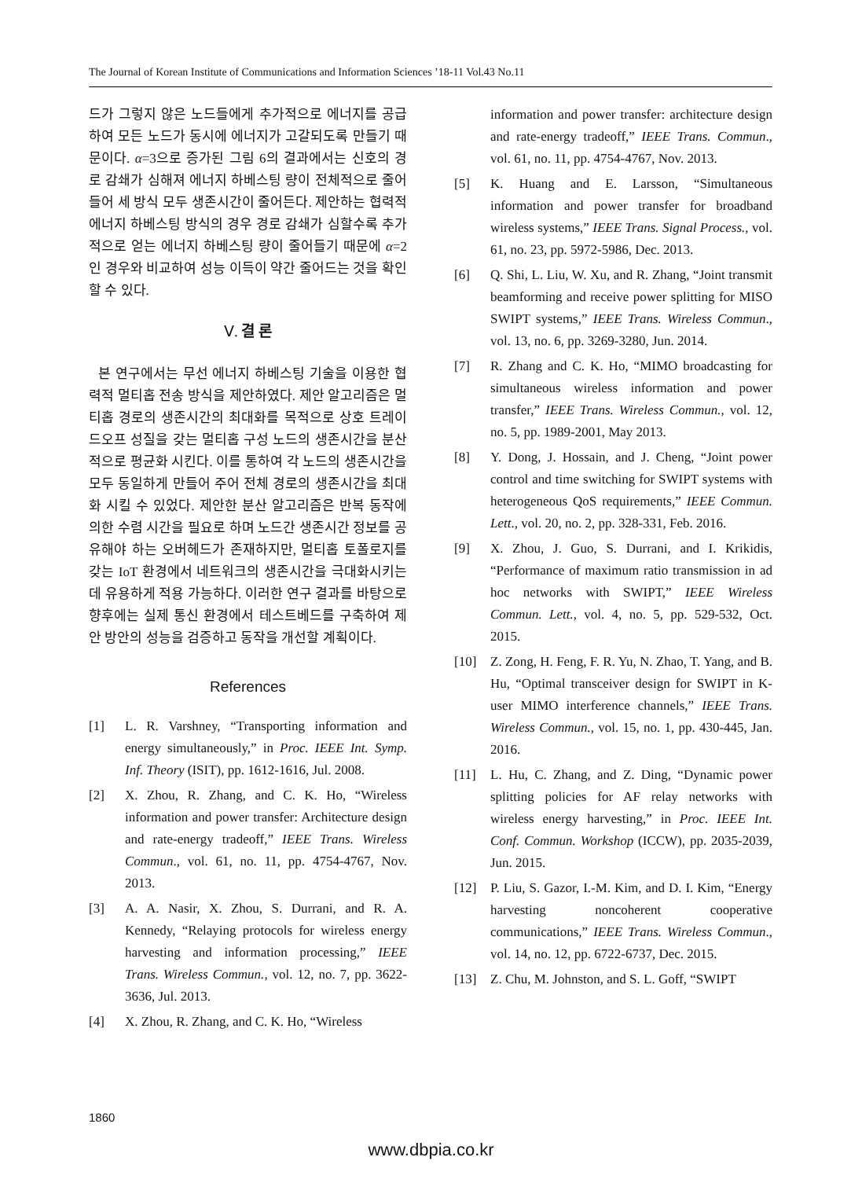The Journal of Korean Institute of Communications and Information Sciences ’18-11 Vol.43 No.11
드가 그렇지 않은 노드들에게 추가적으로 에너지를 공급하여 모든 노드가 동시에 에너지가 고갈되도록 만들기 때문이다. α=3으로 증가된 그림 6의 결과에서는 신호의 경로 감쇄가 심해져 에너지 하베스팅 량이 전체적으로 줄어들어 세 방식 모두 생존시간이 줄어든다. 제안하는 협력적 에너지 하베스팅 방식의 경우 경로 감쇄가 심할수록 추가적으로 얻는 에너지 하베스팅 량이 줄어들기 때문에 α=2인 경우와 비교하여 성능 이득이 약간 줄어드는 것을 확인할 수 있다.
Ⅴ. 결 론
본 연구에서는 무선 에너지 하베스팅 기술을 이용한 협력적 멀티홉 전송 방식을 제안하였다. 제안 알고리즘은 멀티홉 경로의 생존시간의 최대화를 목적으로 상호 트레이드오프 성질을 갖는 멀티홉 구성 노드의 생존시간을 분산적으로 평균화 시킨다. 이를 통하여 각 노드의 생존시간을 모두 동일하게 만들어 주어 전체 경로의 생존시간을 최대화 시킬 수 있었다. 제안한 분산 알고리즘은 반복 동작에 의한 수렴 시간을 필요로 하며 노드간 생존시간 정보를 공유해야 하는 오버헤드가 존재하지만, 멀티홉 토폴로지를 갖는 IoT 환경에서 네트워크의 생존시간을 극대화시키는데 유용하게 적용 가능하다. 이러한 연구 결과를 바탕으로 향후에는 실제 통신 환경에서 테스트베드를 구축하여 제안 방안의 성능을 검증하고 동작을 개선할 계획이다.
References
[1] L. R. Varshney, “Transporting information and energy simultaneously,” in Proc. IEEE Int. Symp. Inf. Theory (ISIT), pp. 1612-1616, Jul. 2008.
[2] X. Zhou, R. Zhang, and C. K. Ho, “Wireless information and power transfer: Architecture design and rate-energy tradeoff,” IEEE Trans. Wireless Commun., vol. 61, no. 11, pp. 4754-4767, Nov. 2013.
[3] A. A. Nasir, X. Zhou, S. Durrani, and R. A. Kennedy, “Relaying protocols for wireless energy harvesting and information processing,” IEEE Trans. Wireless Commun., vol. 12, no. 7, pp. 3622-3636, Jul. 2013.
[4] X. Zhou, R. Zhang, and C. K. Ho, “Wireless
information and power transfer: architecture design and rate-energy tradeoff,” IEEE Trans. Commun., vol. 61, no. 11, pp. 4754-4767, Nov. 2013.
[5] K. Huang and E. Larsson, “Simultaneous information and power transfer for broadband wireless systems,” IEEE Trans. Signal Process., vol. 61, no. 23, pp. 5972-5986, Dec. 2013.
[6] Q. Shi, L. Liu, W. Xu, and R. Zhang, “Joint transmit beamforming and receive power splitting for MISO SWIPT systems,” IEEE Trans. Wireless Commun., vol. 13, no. 6, pp. 3269-3280, Jun. 2014.
[7] R. Zhang and C. K. Ho, “MIMO broadcasting for simultaneous wireless information and power transfer,” IEEE Trans. Wireless Commun., vol. 12, no. 5, pp. 1989-2001, May 2013.
[8] Y. Dong, J. Hossain, and J. Cheng, “Joint power control and time switching for SWIPT systems with heterogeneous QoS requirements,” IEEE Commun. Lett., vol. 20, no. 2, pp. 328-331, Feb. 2016.
[9] X. Zhou, J. Guo, S. Durrani, and I. Krikidis, “Performance of maximum ratio transmission in ad hoc networks with SWIPT,” IEEE Wireless Commun. Lett., vol. 4, no. 5, pp. 529-532, Oct. 2015.
[10] Z. Zong, H. Feng, F. R. Yu, N. Zhao, T. Yang, and B. Hu, “Optimal transceiver design for SWIPT in K-user MIMO interference channels,” IEEE Trans. Wireless Commun., vol. 15, no. 1, pp. 430-445, Jan. 2016.
[11] L. Hu, C. Zhang, and Z. Ding, “Dynamic power splitting policies for AF relay networks with wireless energy harvesting,” in Proc. IEEE Int. Conf. Commun. Workshop (ICCW), pp. 2035-2039, Jun. 2015.
[12] P. Liu, S. Gazor, I.-M. Kim, and D. I. Kim, “Energy harvesting noncoherent cooperative communications,” IEEE Trans. Wireless Commun., vol. 14, no. 12, pp. 6722-6737, Dec. 2015.
[13] Z. Chu, M. Johnston, and S. L. Goff, “SWIPT
1860
www.dbpia.co.kr